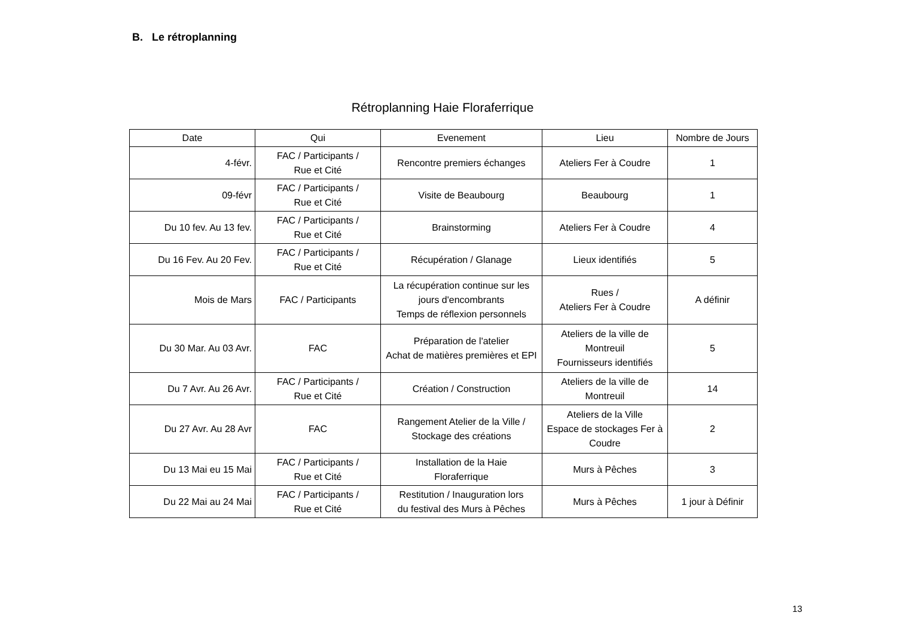B. Le rétroplanning
Rétroplanning Haie Floraferrique
| Date | Qui | Evenement | Lieu | Nombre de Jours |
| --- | --- | --- | --- | --- |
| 4-févr. | FAC / Participants / Rue et Cité | Rencontre premiers échanges | Ateliers Fer à Coudre | 1 |
| 09-févr | FAC / Participants / Rue et Cité | Visite de Beaubourg | Beaubourg | 1 |
| Du 10 fev. Au 13 fev. | FAC / Participants / Rue et Cité | Brainstorming | Ateliers Fer à Coudre | 4 |
| Du 16 Fev. Au 20 Fev. | FAC / Participants / Rue et Cité | Récupération / Glanage | Lieux identifiés | 5 |
| Mois de Mars | FAC / Participants | La récupération continue sur les jours d'encombrants Temps de réflexion personnels | Rues / Ateliers Fer à Coudre | A définir |
| Du 30 Mar. Au 03 Avr. | FAC | Préparation de l'atelier Achat de matières premières et EPI | Ateliers de la ville de Montreuil Fournisseurs identifiés | 5 |
| Du 7 Avr. Au 26 Avr. | FAC / Participants / Rue et Cité | Création / Construction | Ateliers de la ville de Montreuil | 14 |
| Du 27 Avr. Au 28 Avr | FAC | Rangement Atelier de la Ville / Stockage des créations | Ateliers de la Ville Espace de stockages Fer à Coudre | 2 |
| Du 13 Mai eu 15 Mai | FAC / Participants / Rue et Cité | Installation de la Haie Floraferrique | Murs à Pêches | 3 |
| Du 22 Mai au 24 Mai | FAC / Participants / Rue et Cité | Restitution / Inauguration lors du festival des Murs à Pêches | Murs à Pêches | 1 jour à Définir |
13